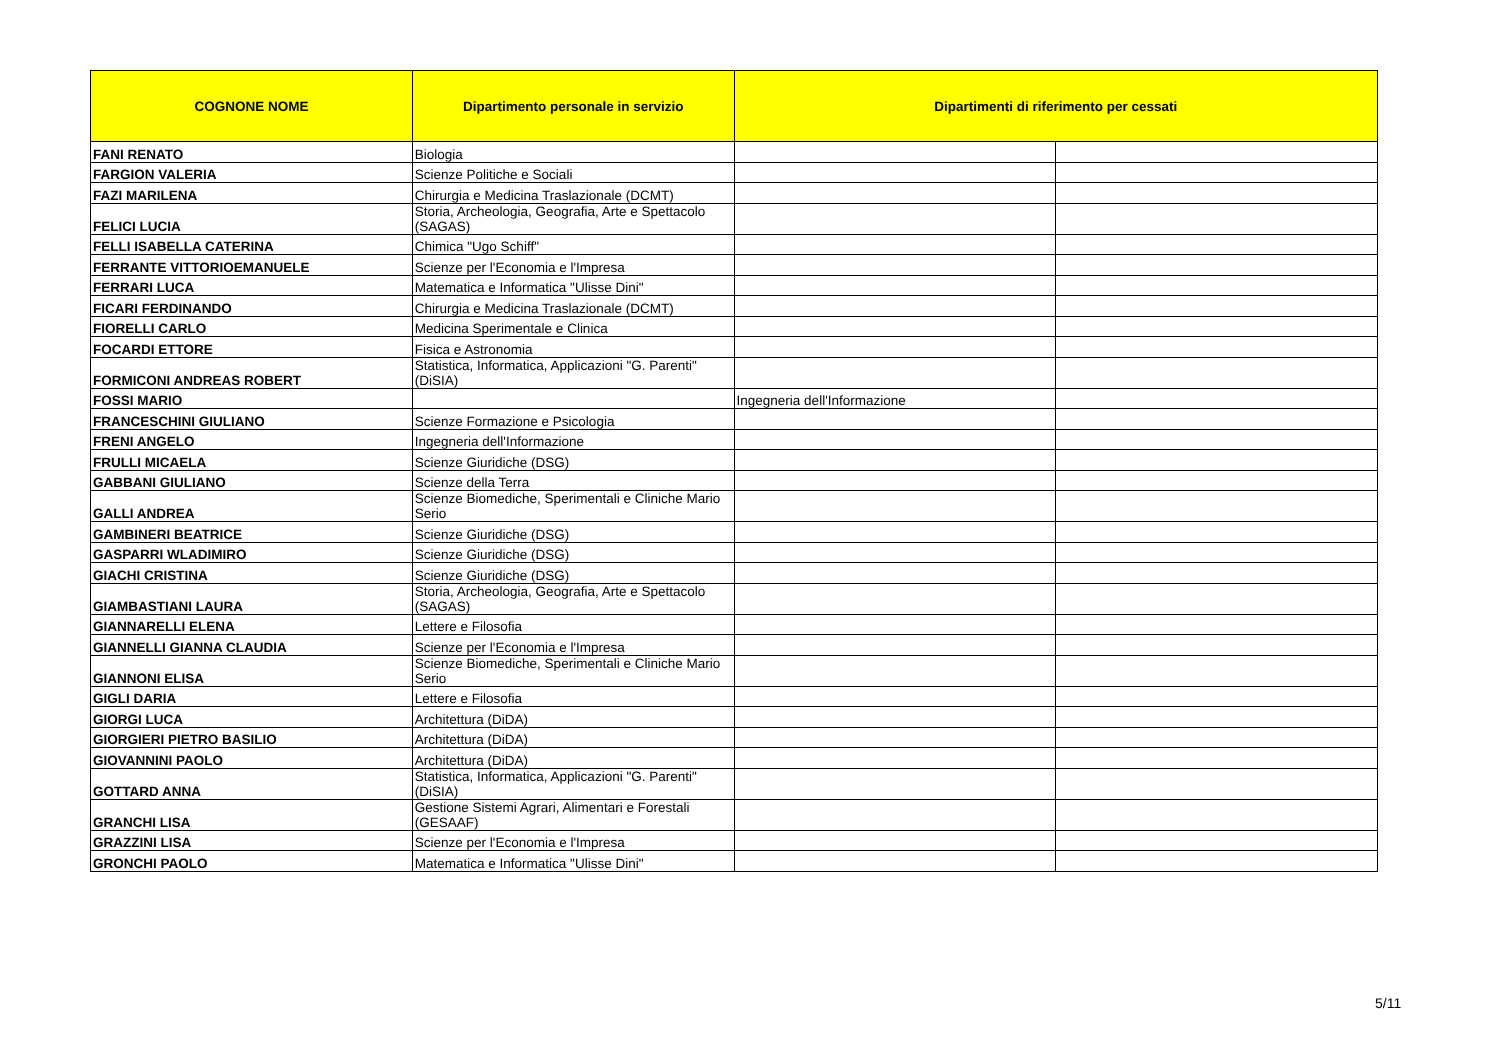| COGNONE NOME | Dipartimento personale in servizio | Dipartimenti di riferimento per cessati | |
| --- | --- | --- | --- |
| FANI RENATO | Biologia | | |
| FARGION VALERIA | Scienze Politiche e Sociali | | |
| FAZI MARILENA | Chirurgia e Medicina Traslazionale (DCMT) | | |
| FELICI LUCIA | Storia, Archeologia, Geografia, Arte e Spettacolo (SAGAS) | | |
| FELLI ISABELLA CATERINA | Chimica "Ugo Schiff" | | |
| FERRANTE VITTORIOEMANUELE | Scienze per l'Economia e l'Impresa | | |
| FERRARI LUCA | Matematica e Informatica "Ulisse Dini" | | |
| FICARI FERDINANDO | Chirurgia e Medicina Traslazionale (DCMT) | | |
| FIORELLI CARLO | Medicina Sperimentale e Clinica | | |
| FOCARDI ETTORE | Fisica e Astronomia | | |
| FORMICONI ANDREAS ROBERT | Statistica, Informatica, Applicazioni "G. Parenti" (DiSIA) | | |
| FOSSI MARIO | | Ingegneria dell'Informazione | |
| FRANCESCHINI GIULIANO | Scienze Formazione e Psicologia | | |
| FRENI ANGELO | Ingegneria dell'Informazione | | |
| FRULLI MICAELA | Scienze Giuridiche (DSG) | | |
| GABBANI GIULIANO | Scienze della Terra | | |
| GALLI ANDREA | Scienze Biomediche, Sperimentali e Cliniche Mario Serio | | |
| GAMBINERI BEATRICE | Scienze Giuridiche (DSG) | | |
| GASPARRI WLADIMIRO | Scienze Giuridiche (DSG) | | |
| GIACHI CRISTINA | Scienze Giuridiche (DSG) | | |
| GIAMBASTIANI LAURA | Storia, Archeologia, Geografia, Arte e Spettacolo (SAGAS) | | |
| GIANNARELLI ELENA | Lettere e Filosofia | | |
| GIANNELLI GIANNA CLAUDIA | Scienze per l'Economia e l'Impresa | | |
| GIANNONI ELISA | Scienze Biomediche, Sperimentali e Cliniche Mario Serio | | |
| GIGLI DARIA | Lettere e Filosofia | | |
| GIORGI LUCA | Architettura (DiDA) | | |
| GIORGIERI PIETRO BASILIO | Architettura (DiDA) | | |
| GIOVANNINI PAOLO | Architettura (DiDA) | | |
| GOTTARD ANNA | Statistica, Informatica, Applicazioni "G. Parenti" (DiSIA) | | |
| GRANCHI LISA | Gestione Sistemi Agrari, Alimentari e Forestali (GESAAF) | | |
| GRAZZINI LISA | Scienze per l'Economia e l'Impresa | | |
| GRONCHI PAOLO | Matematica e Informatica "Ulisse Dini" | | |
5/11